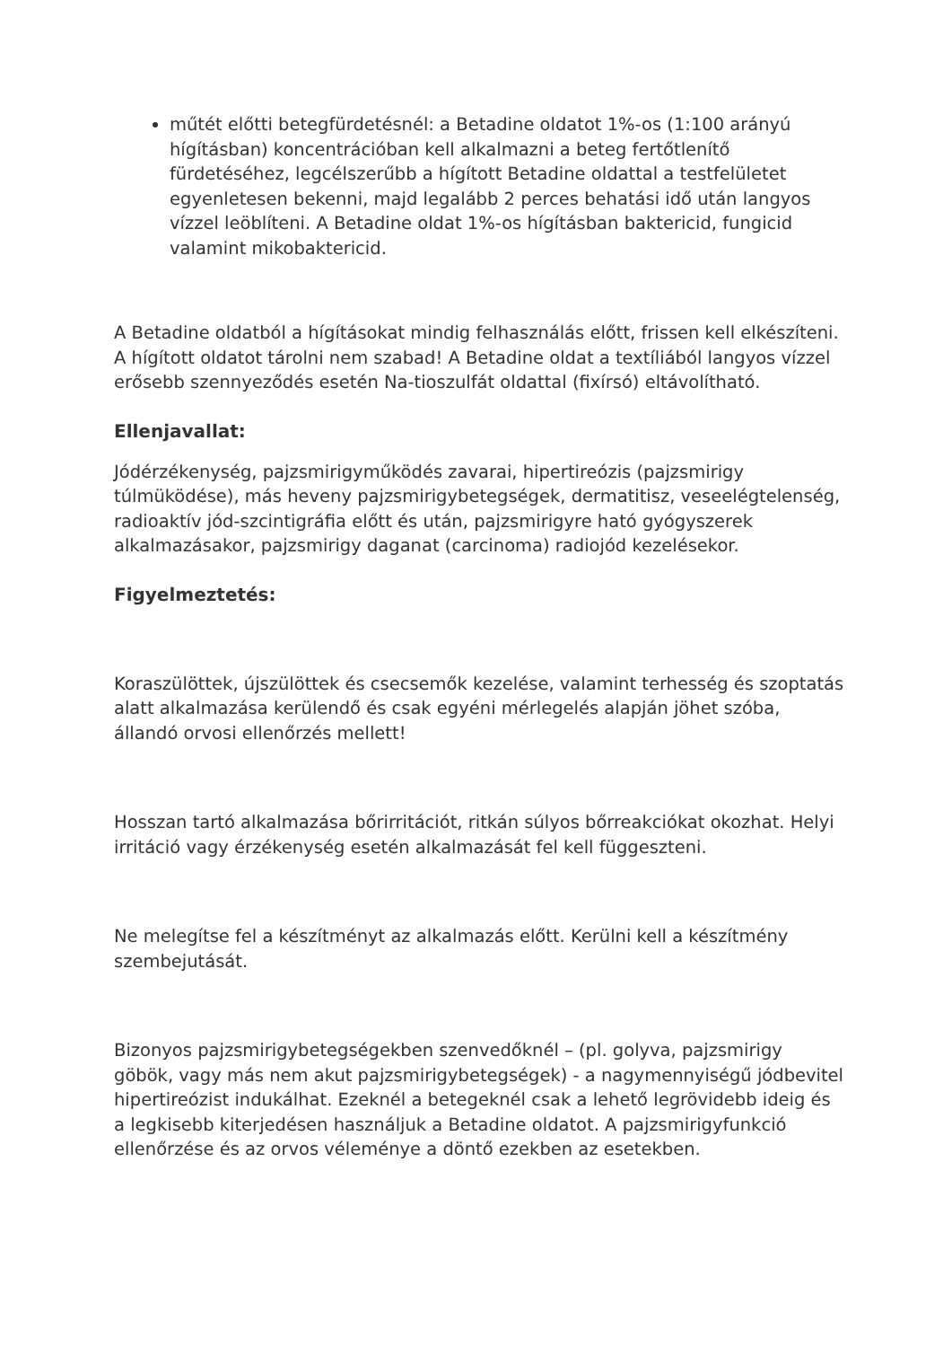műtét előtti betegfürdetésnél: a Betadine oldatot 1%-os (1:100 arányú hígításban) koncentrációban kell alkalmazni a beteg fertőtlenítő fürdetéséhez, legcélszerűbb a hígított Betadine oldattal a testfelületet egyenletesen bekenni, majd legalább 2 perces behatási idő után langyos vízzel leöblíteni. A Betadine oldat 1%-os hígításban baktericid, fungicid valamint mikobaktericid.
A Betadine oldatból a hígításokat mindig felhasználás előtt, frissen kell elkészíteni. A hígított oldatot tárolni nem szabad! A Betadine oldat a textíliából langyos vízzel erősebb szennyeződés esetén Na-tioszulfát oldattal (fixírsó) eltávolítható.
Ellenjavallat:
Jódérzékenység, pajzsmirigyműködés zavarai, hipertireózis (pajzsmirigy túlmüködése), más heveny pajzsmirigybetegségek, dermatitisz, veseelégtelenség, radioaktív jód-szcintigráfia előtt és után, pajzsmirigyre ható gyógyszerek alkalmazásakor, pajzsmirigy daganat (carcinoma) radiojód kezelésekor.
Figyelmeztetés:
Koraszülöttek, újszülöttek és csecsemők kezelése, valamint terhesség és szoptatás alatt alkalmazása kerülendő és csak egyéni mérlegelés alapján jöhet szóba, állandó orvosi ellenőrzés mellett!
Hosszan tartó alkalmazása bőrirritációt, ritkán súlyos bőrreakciókat okozhat. Helyi irritáció vagy érzékenység esetén alkalmazását fel kell függeszteni.
Ne melegítse fel a készítményt az alkalmazás előtt. Kerülni kell a készítmény szembejutását.
Bizonyos pajzsmirigybetegségekben szenvedőknél – (pl. golyva, pajzsmirigy göbök, vagy más nem akut pajzsmirigybetegségek) - a nagymennyiségű jódbevitel hipertireózist indukálhat. Ezeknél a betegeknél csak a lehető legrövidebb ideig és a legkisebb kiterjedésen használjuk a Betadine oldatot. A pajzsmirigyfunkció ellenőrzése és az orvos véleménye a döntő ezekben az esetekben.